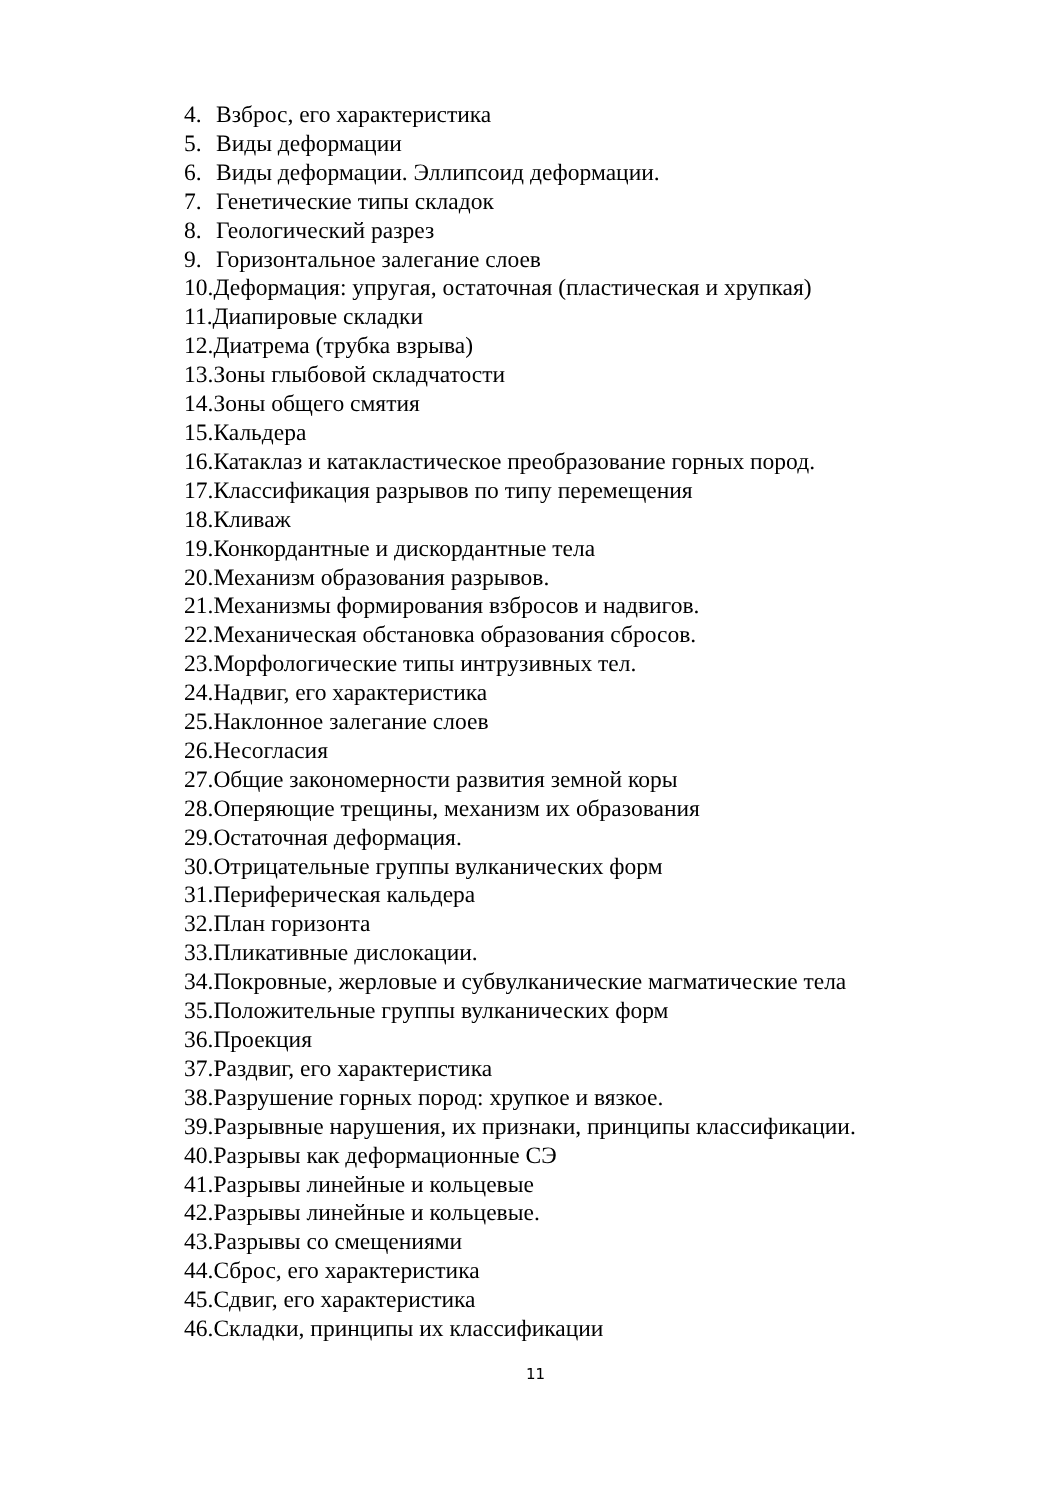4. Взброс, его характеристика
5. Виды деформации
6. Виды деформации. Эллипсоид деформации.
7. Генетические типы складок
8. Геологический разрез
9. Горизонтальное залегание слоев
10.Деформация: упругая, остаточная (пластическая и хрупкая)
11.Диапировые складки
12.Диатрема (трубка взрыва)
13.Зоны глыбовой складчатости
14.Зоны общего смятия
15.Кальдера
16.Катаклаз и катакластическое преобразование горных пород.
17.Классификация разрывов по типу перемещения
18.Кливаж
19.Конкордантные и дискордантные тела
20.Механизм образования разрывов.
21.Механизмы формирования взбросов и надвигов.
22.Механическая обстановка образования сбросов.
23.Морфологические типы интрузивных тел.
24.Надвиг, его характеристика
25.Наклонное залегание слоев
26.Несогласия
27.Общие закономерности развития земной коры
28.Оперяющие трещины, механизм их образования
29.Остаточная деформация.
30.Отрицательные группы вулканических форм
31.Периферическая кальдера
32.План горизонта
33.Пликативные дислокации.
34.Покровные, жерловые и субвулканические магматические тела
35.Положительные группы вулканических форм
36.Проекция
37.Раздвиг, его характеристика
38.Разрушение горных пород: хрупкое и вязкое.
39.Разрывные нарушения, их признаки, принципы классификации.
40.Разрывы как деформационные СЭ
41.Разрывы линейные и кольцевые
42.Разрывы линейные и кольцевые.
43.Разрывы со смещениями
44.Сброс, его характеристика
45.Сдвиг, его характеристика
46.Складки, принципы их классификации
11